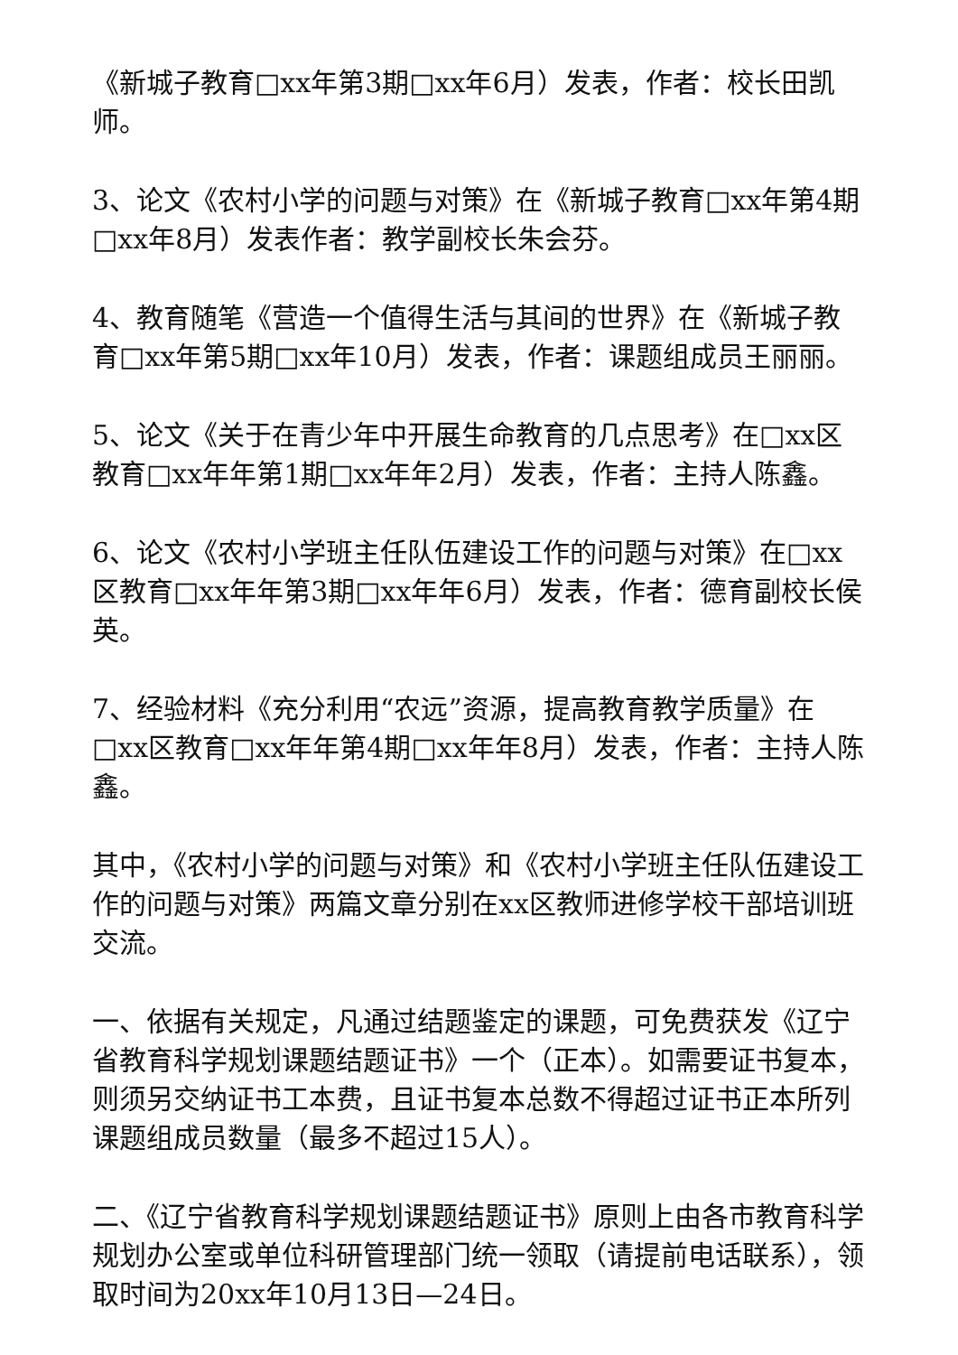《新城子教育□xx年第3期□xx年6月）发表，作者：校长田凯师。
3、论文《农村小学的问题与对策》在《新城子教育□xx年第4期□xx年8月）发表作者：教学副校长朱会芬。
4、教育随笔《营造一个值得生活与其间的世界》在《新城子教育□xx年第5期□xx年10月）发表，作者：课题组成员王丽丽。
5、论文《关于在青少年中开展生命教育的几点思考》在□xx区教育□xx年年第1期□xx年年2月）发表，作者：主持人陈鑫。
6、论文《农村小学班主任队伍建设工作的问题与对策》在□xx区教育□xx年年第3期□xx年年6月）发表，作者：德育副校长侯英。
7、经验材料《充分利用“农远”资源，提高教育教学质量》在□xx区教育□xx年年第4期□xx年年8月）发表，作者：主持人陈鑫。
其中，《农村小学的问题与对策》和《农村小学班主任队伍建设工作的问题与对策》两篇文章分别在xx区教师进修学校干部培训班交流。
一、依据有关规定，凡通过结题鉴定的课题，可免费获发《辽宁省教育科学规划课题结题证书》一个（正本）。如需要证书复本，则须另交纳证书工本费，且证书复本总数不得超过证书正本所列课题组成员数量（最多不超过15人）。
二、《辽宁省教育科学规划课题结题证书》原则上由各市教育科学规划办公室或单位科研管理部门统一领取（请提前电话联系），领取时间为20xx年10月13日—24日。